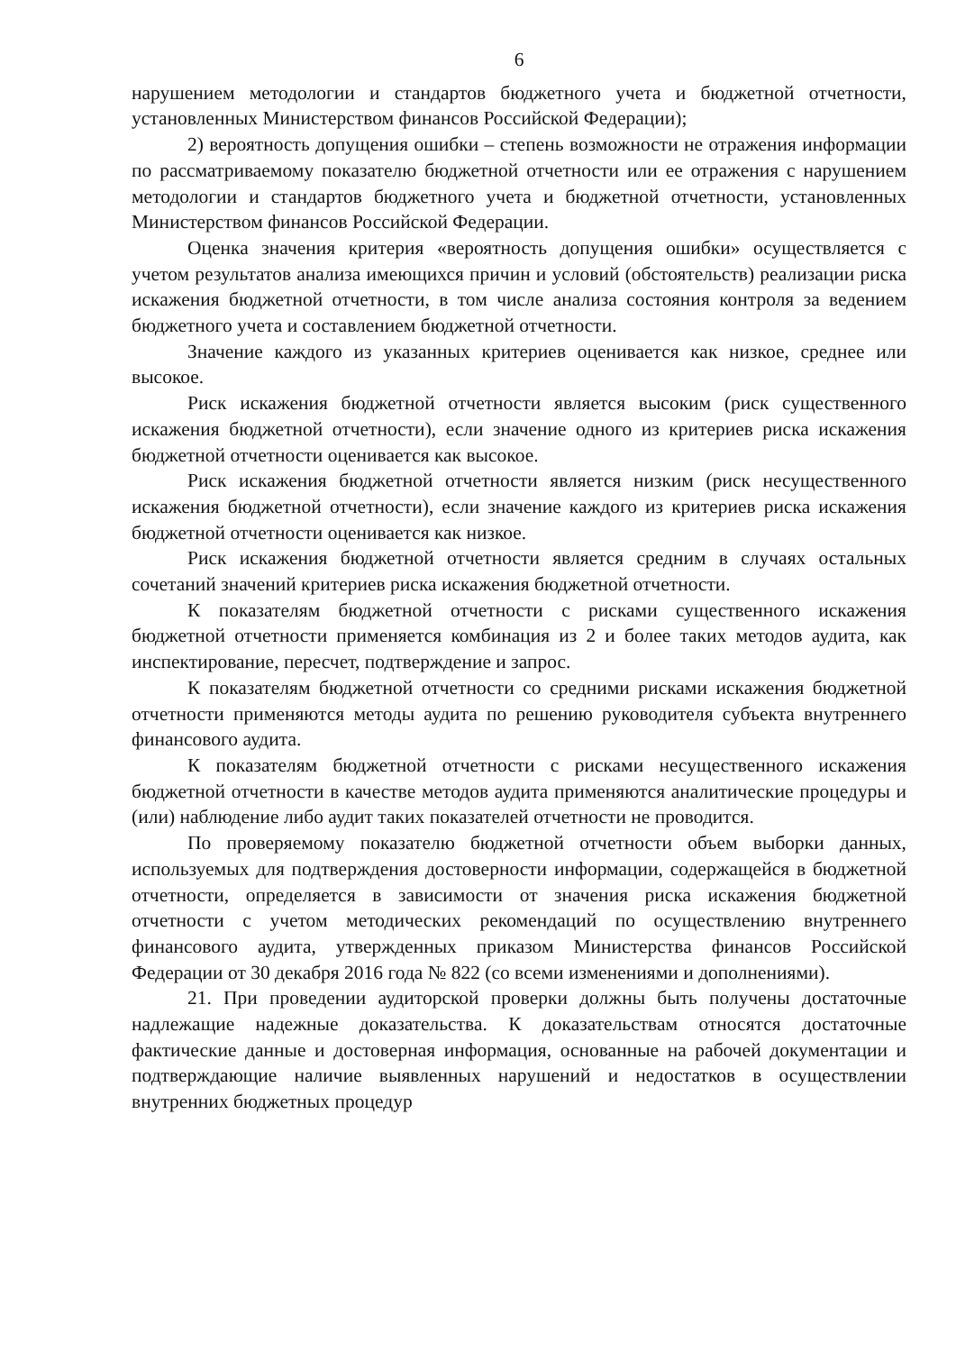6
нарушением методологии и стандартов бюджетного учета и бюджетной отчетности, установленных Министерством финансов Российской Федерации);
2) вероятность допущения ошибки – степень возможности не отражения информации по рассматриваемому показателю бюджетной отчетности или ее отражения с нарушением методологии и стандартов бюджетного учета и бюджетной отчетности, установленных Министерством финансов Российской Федерации.
Оценка значения критерия «вероятность допущения ошибки» осуществляется с учетом результатов анализа имеющихся причин и условий (обстоятельств) реализации риска искажения бюджетной отчетности, в том числе анализа состояния контроля за ведением бюджетного учета и составлением бюджетной отчетности.
Значение каждого из указанных критериев оценивается как низкое, среднее или высокое.
Риск искажения бюджетной отчетности является высоким (риск существенного искажения бюджетной отчетности), если значение одного из критериев риска искажения бюджетной отчетности оценивается как высокое.
Риск искажения бюджетной отчетности является низким (риск несущественного искажения бюджетной отчетности), если значение каждого из критериев риска искажения бюджетной отчетности оценивается как низкое.
Риск искажения бюджетной отчетности является средним в случаях остальных сочетаний значений критериев риска искажения бюджетной отчетности.
К показателям бюджетной отчетности с рисками существенного искажения бюджетной отчетности применяется комбинация из 2 и более таких методов аудита, как инспектирование, пересчет, подтверждение и запрос.
К показателям бюджетной отчетности со средними рисками искажения бюджетной отчетности применяются методы аудита по решению руководителя субъекта внутреннего финансового аудита.
К показателям бюджетной отчетности с рисками несущественного искажения бюджетной отчетности в качестве методов аудита применяются аналитические процедуры и (или) наблюдение либо аудит таких показателей отчетности не проводится.
По проверяемому показателю бюджетной отчетности объем выборки данных, используемых для подтверждения достоверности информации, содержащейся в бюджетной отчетности, определяется в зависимости от значения риска искажения бюджетной отчетности с учетом методических рекомендаций по осуществлению внутреннего финансового аудита, утвержденных приказом Министерства финансов Российской Федерации от 30 декабря 2016 года № 822 (со всеми изменениями и дополнениями).
21. При проведении аудиторской проверки должны быть получены достаточные надлежащие надежные доказательства. К доказательствам относятся достаточные фактические данные и достоверная информация, основанные на рабочей документации и подтверждающие наличие выявленных нарушений и недостатков в осуществлении внутренних бюджетных процедур